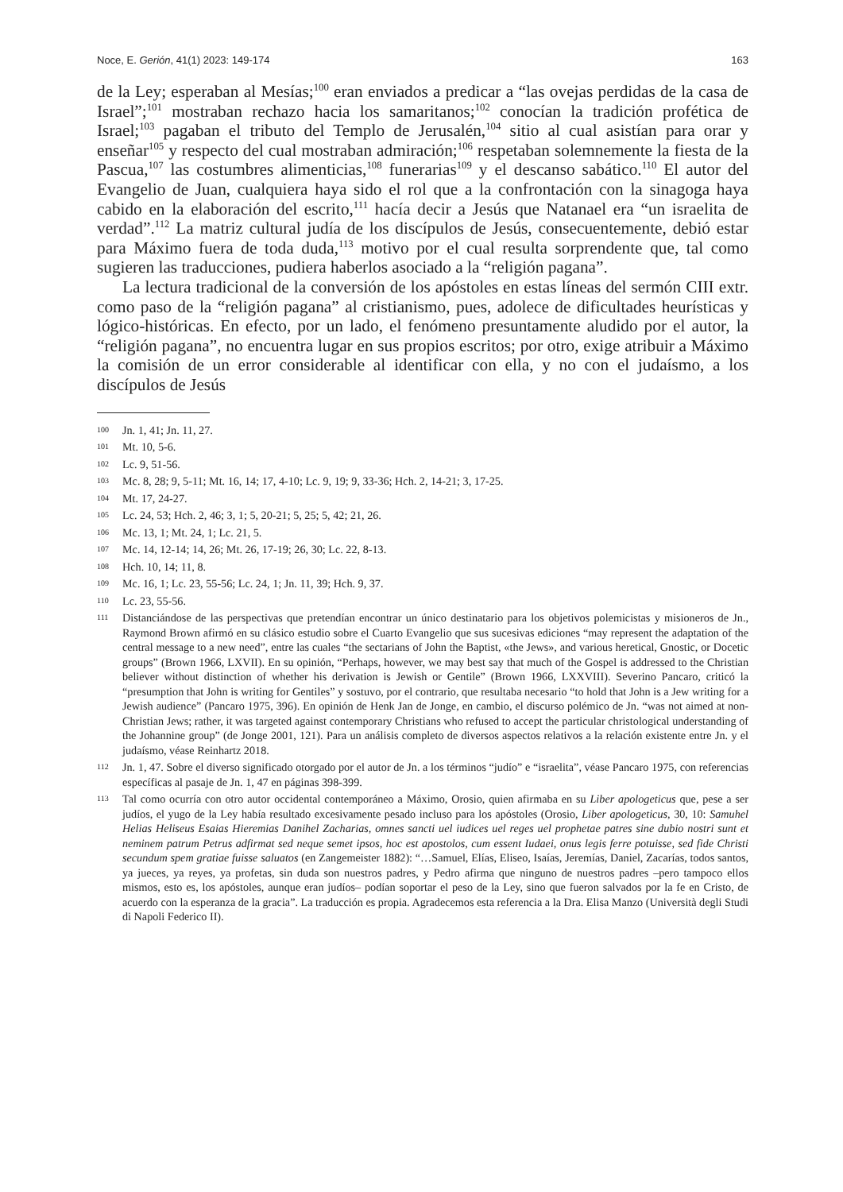Noce, E. Gerión, 41(1) 2023: 149-174 163
de la Ley; esperaban al Mesías;<sup>100</sup> eran enviados a predicar a “las ovejas perdidas de la casa de Israel”;<sup>101</sup> mostraban rechazo hacia los samaritanos;<sup>102</sup> conocían la tradición profética de Israel;<sup>103</sup> pagaban el tributo del Templo de Jerusalén,<sup>104</sup> sitio al cual asistían para orar y enseñar<sup>105</sup> y respecto del cual mostraban admiración;<sup>106</sup> respetaban solemnemente la fiesta de la Pascua,<sup>107</sup> las costumbres alimenticias,<sup>108</sup> funerarias<sup>109</sup> y el descanso sabático.<sup>110</sup> El autor del Evangelio de Juan, cualquiera haya sido el rol que a la confrontación con la sinagoga haya cabido en la elaboración del escrito,<sup>111</sup> hacía decir a Jesús que Natanael era “un israelita de verdad”.<sup>112</sup> La matriz cultural judía de los discípulos de Jesús, consecuentemente, debió estar para Máximo fuera de toda duda,<sup>113</sup> motivo por el cual resulta sorprendente que, tal como sugieren las traducciones, pudiera haberlos asociado a la “religión pagana”.
La lectura tradicional de la conversión de los apóstoles en estas líneas del sermón CIII extr. como paso de la “religión pagana” al cristianismo, pues, adolece de dificultades heurísticas y lógico-históricas. En efecto, por un lado, el fenómeno presuntamente aludido por el autor, la “religión pagana”, no encuentra lugar en sus propios escritos; por otro, exige atribuir a Máximo la comisión de un error considerable al identificar con ella, y no con el judaísmo, a los discípulos de Jesús
100 Jn. 1, 41; Jn. 11, 27.
101 Mt. 10, 5-6.
102 Lc. 9, 51-56.
103 Mc. 8, 28; 9, 5-11; Mt. 16, 14; 17, 4-10; Lc. 9, 19; 9, 33-36; Hch. 2, 14-21; 3, 17-25.
104 Mt. 17, 24-27.
105 Lc. 24, 53; Hch. 2, 46; 3, 1; 5, 20-21; 5, 25; 5, 42; 21, 26.
106 Mc. 13, 1; Mt. 24, 1; Lc. 21, 5.
107 Mc. 14, 12-14; 14, 26; Mt. 26, 17-19; 26, 30; Lc. 22, 8-13.
108 Hch. 10, 14; 11, 8.
109 Mc. 16, 1; Lc. 23, 55-56; Lc. 24, 1; Jn. 11, 39; Hch. 9, 37.
110 Lc. 23, 55-56.
111 Distanciándose de las perspectivas que pretendían encontrar un único destinatario para los objetivos polemicistas y misioneros de Jn., Raymond Brown afirmó en su clásico estudio sobre el Cuarto Evangelio que sus sucesivas ediciones “may represent the adaptation of the central message to a new need”, entre las cuales “the sectarians of John the Baptist, «the Jews», and various heretical, Gnostic, or Docetic groups” (Brown 1966, LXVII). En su opinión, “Perhaps, however, we may best say that much of the Gospel is addressed to the Christian believer without distinction of whether his derivation is Jewish or Gentile” (Brown 1966, LXXVIII). Severino Pancaro, criticó la “presumption that John is writing for Gentiles” y sostuvo, por el contrario, que resultaba necesario “to hold that John is a Jew writing for a Jewish audience” (Pancaro 1975, 396). En opinión de Henk Jan de Jonge, en cambio, el discurso polémico de Jn. “was not aimed at non-Christian Jews; rather, it was targeted against contemporary Christians who refused to accept the particular christological understanding of the Johannine group” (de Jonge 2001, 121). Para un análisis completo de diversos aspectos relativos a la relación existente entre Jn. y el judaísmo, véase Reinhartz 2018.
112 Jn. 1, 47. Sobre el diverso significado otorgado por el autor de Jn. a los términos “judío” e “israelita”, véase Pancaro 1975, con referencias específicas al pasaje de Jn. 1, 47 en páginas 398-399.
113 Tal como ocurría con otro autor occidental contemporáneo a Máximo, Orosio, quien afirmaba en su Liber apologeticus que, pese a ser judíos, el yugo de la Ley había resultado excesivamente pesado incluso para los apóstoles (Orosio, Liber apologeticus, 30, 10: Samuhel Helias Heliseus Esaias Hieremias Danihel Zacharias, omnes sancti uel iudices uel reges uel prophetae patres sine dubio nostri sunt et neminem patrum Petrus adfirmat sed neque semet ipsos, hoc est apostolos, cum essent Iudaei, onus legis ferre potuisse, sed fide Christi secundum spem gratiae fuisse saluatos (en Zangemeister 1882): “…Samuel, Elías, Eliseo, Isaías, Jeremías, Daniel, Zacarías, todos santos, ya jueces, ya reyes, ya profetas, sin duda son nuestros padres, y Pedro afirma que ninguno de nuestros padres –pero tampoco ellos mismos, esto es, los apóstoles, aunque eran judíos– podían soportar el peso de la Ley, sino que fueron salvados por la fe en Cristo, de acuerdo con la esperanza de la gracia”. La traducción es propia. Agradecemos esta referencia a la Dra. Elisa Manzo (Università degli Studi di Napoli Federico II).